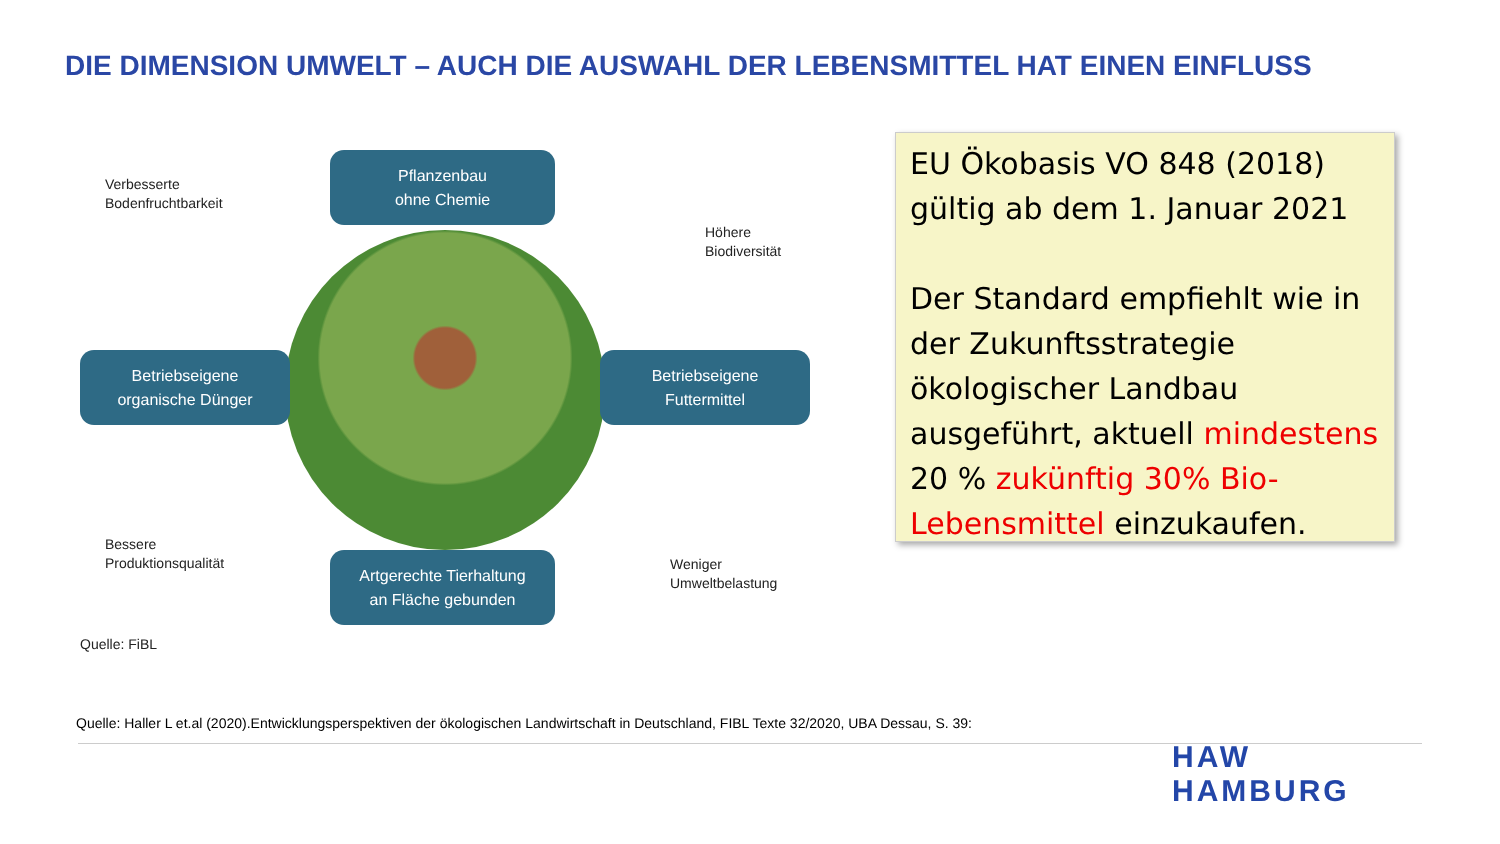DIE DIMENSION UMWELT – AUCH DIE AUSWAHL DER LEBENSMITTEL HAT EINEN EINFLUSS
Pflanzenbau
ohne Chemie
Verbesserte
Bodenfruchtbarkeit
Höhere
Biodiversität
Betriebseigene
organische Dünger
Betriebseigene
Futtermittel
Bessere
Produktionsqualität
Weniger
Umweltbelastung
Artgerechte Tierhaltung
an Fläche gebunden
Quelle: FiBL
EU Ökobasis VO 848 (2018) gültig ab dem 1. Januar 2021
Der Standard empfiehlt wie in der Zukunftsstrategie ökologischer Landbau ausgeführt, aktuell mindestens 20 % zukünftig 30% Bio-Lebensmittel einzukaufen.
Quelle: Haller L et.al (2020).Entwicklungsperspektiven der ökologischen Landwirtschaft in Deutschland, FIBL Texte 32/2020, UBA Dessau, S. 39:
HAW
HAMBURG